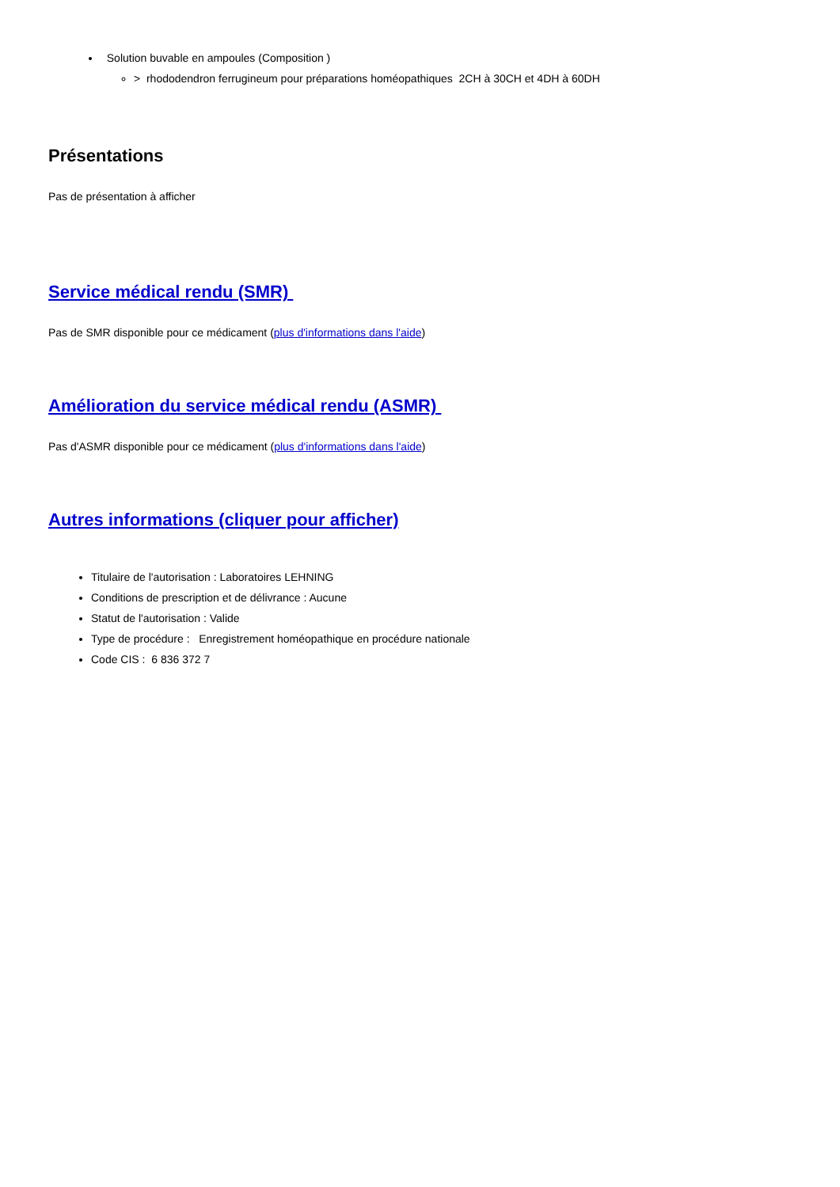Solution buvable en ampoules (Composition )
> rhododendron ferrugineum pour préparations homéopathiques 2CH à 30CH et 4DH à 60DH
Présentations
Pas de présentation à afficher
Service médical rendu (SMR)
Pas de SMR disponible pour ce médicament (plus d'informations dans l'aide)
Amélioration du service médical rendu (ASMR)
Pas d'ASMR disponible pour ce médicament (plus d'informations dans l'aide)
Autres informations (cliquer pour afficher)
Titulaire de l'autorisation : Laboratoires LEHNING
Conditions de prescription et de délivrance : Aucune
Statut de l'autorisation : Valide
Type de procédure : Enregistrement homéopathique en procédure nationale
Code CIS : 6 836 372 7